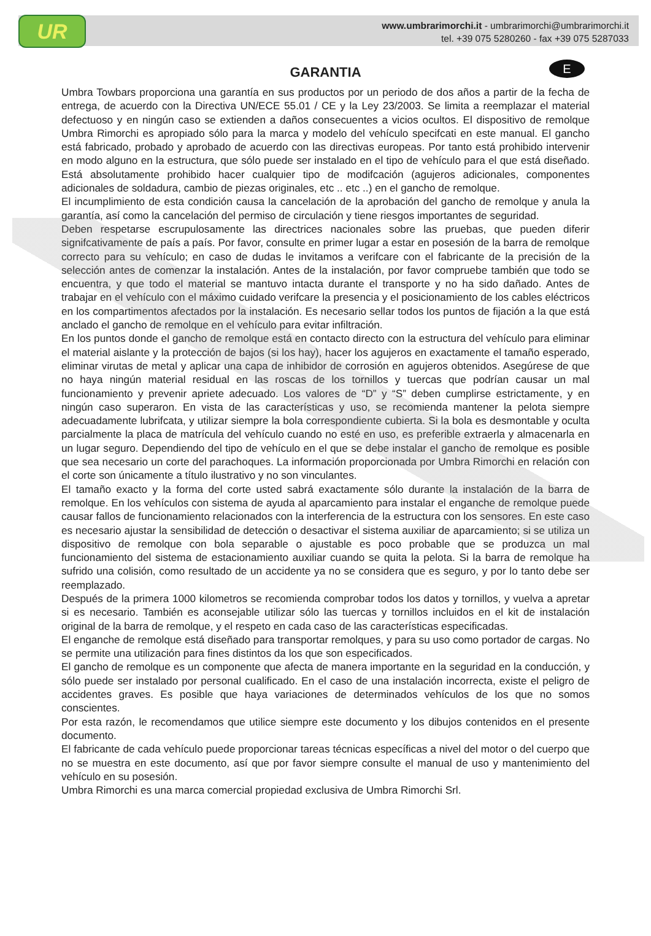UR
www.umbrarimorchi.it - umbrarimorchi@umbrarimorchi.it
tel. +39 075 5280260 - fax +39 075 5287033
GARANTIA E
Umbra Towbars proporciona una garantía en sus productos por un periodo de dos años a partir de la fecha de entrega, de acuerdo con la Directiva UN/ECE 55.01 / CE y la Ley 23/2003. Se limita a reemplazar el material defectuoso y en ningún caso se extienden a daños consecuentes a vicios ocultos. El dispositivo de remolque Umbra Rimorchi es apropiado sólo para la marca y modelo del vehículo specifcati en este manual. El gancho está fabricado, probado y aprobado de acuerdo con las directivas europeas. Por tanto está prohibido intervenir en modo alguno en la estructura, que sólo puede ser instalado en el tipo de vehículo para el que está diseñado. Está absolutamente prohibido hacer cualquier tipo de modifcación (agujeros adicionales, componentes adicionales de soldadura, cambio de piezas originales, etc .. etc ..) en el gancho de remolque.
El incumplimiento de esta condición causa la cancelación de la aprobación del gancho de remolque y anula la garantía, así como la cancelación del permiso de circulación y tiene riesgos importantes de seguridad.
Deben respetarse escrupulosamente las directrices nacionales sobre las pruebas, que pueden diferir signifcativamente de país a país. Por favor, consulte en primer lugar a estar en posesión de la barra de remolque correcto para su vehículo; en caso de dudas le invitamos a verifcare con el fabricante de la precisión de la selección antes de comenzar la instalación. Antes de la instalación, por favor compruebe también que todo se encuentra, y que todo el material se mantuvo intacta durante el transporte y no ha sido dañado. Antes de trabajar en el vehículo con el máximo cuidado verifcare la presencia y el posicionamiento de los cables eléctricos en los compartimentos afectados por la instalación. Es necesario sellar todos los puntos de fijación a la que está anclado el gancho de remolque en el vehículo para evitar infiltración.
En los puntos donde el gancho de remolque está en contacto directo con la estructura del vehículo para eliminar el material aislante y la protección de bajos (si los hay), hacer los agujeros en exactamente el tamaño esperado, eliminar virutas de metal y aplicar una capa de inhibidor de corrosión en agujeros obtenidos. Asegúrese de que no haya ningún material residual en las roscas de los tornillos y tuercas que podrían causar un mal funcionamiento y prevenir apriete adecuado. Los valores de “D” y “S” deben cumplirse estrictamente, y en ningún caso superaron. En vista de las características y uso, se recomienda mantener la pelota siempre adecuadamente lubrifcata, y utilizar siempre la bola correspondiente cubierta. Si la bola es desmontable y oculta parcialmente la placa de matrícula del vehículo cuando no esté en uso, es preferible extraerla y almacenarla en un lugar seguro. Dependiendo del tipo de vehículo en el que se debe instalar el gancho de remolque es posible que sea necesario un corte del parachoques. La información proporcionada por Umbra Rimorchi en relación con el corte son únicamente a título ilustrativo y no son vinculantes.
El tamaño exacto y la forma del corte usted sabrá exactamente sólo durante la instalación de la barra de remolque. En los vehículos con sistema de ayuda al aparcamiento para instalar el enganche de remolque puede causar fallos de funcionamiento relacionados con la interferencia de la estructura con los sensores. En este caso es necesario ajustar la sensibilidad de detección o desactivar el sistema auxiliar de aparcamiento; si se utiliza un dispositivo de remolque con bola separable o ajustable es poco probable que se produzca un mal funcionamiento del sistema de estacionamiento auxiliar cuando se quita la pelota. Si la barra de remolque ha sufrido una colisión, como resultado de un accidente ya no se considera que es seguro, y por lo tanto debe ser reemplazado.
Después de la primera 1000 kilometros se recomienda comprobar todos los datos y tornillos, y vuelva a apretar si es necesario. También es aconsejable utilizar sólo las tuercas y tornillos incluidos en el kit de instalación original de la barra de remolque, y el respeto en cada caso de las características especificadas.
El enganche de remolque está diseñado para transportar remolques, y para su uso como portador de cargas. No se permite una utilización para fines distintos da los que son especificados.
El gancho de remolque es un componente que afecta de manera importante en la seguridad en la conducción, y sólo puede ser instalado por personal cualificado. En el caso de una instalación incorrecta, existe el peligro de accidentes graves. Es posible que haya variaciones de determinados vehículos de los que no somos conscientes.
Por esta razón, le recomendamos que utilice siempre este documento y los dibujos contenidos en el presente documento.
El fabricante de cada vehículo puede proporcionar tareas técnicas específicas a nivel del motor o del cuerpo que no se muestra en este documento, así que por favor siempre consulte el manual de uso y mantenimiento del vehículo en su posesión.
Umbra Rimorchi es una marca comercial propiedad exclusiva de Umbra Rimorchi Srl.